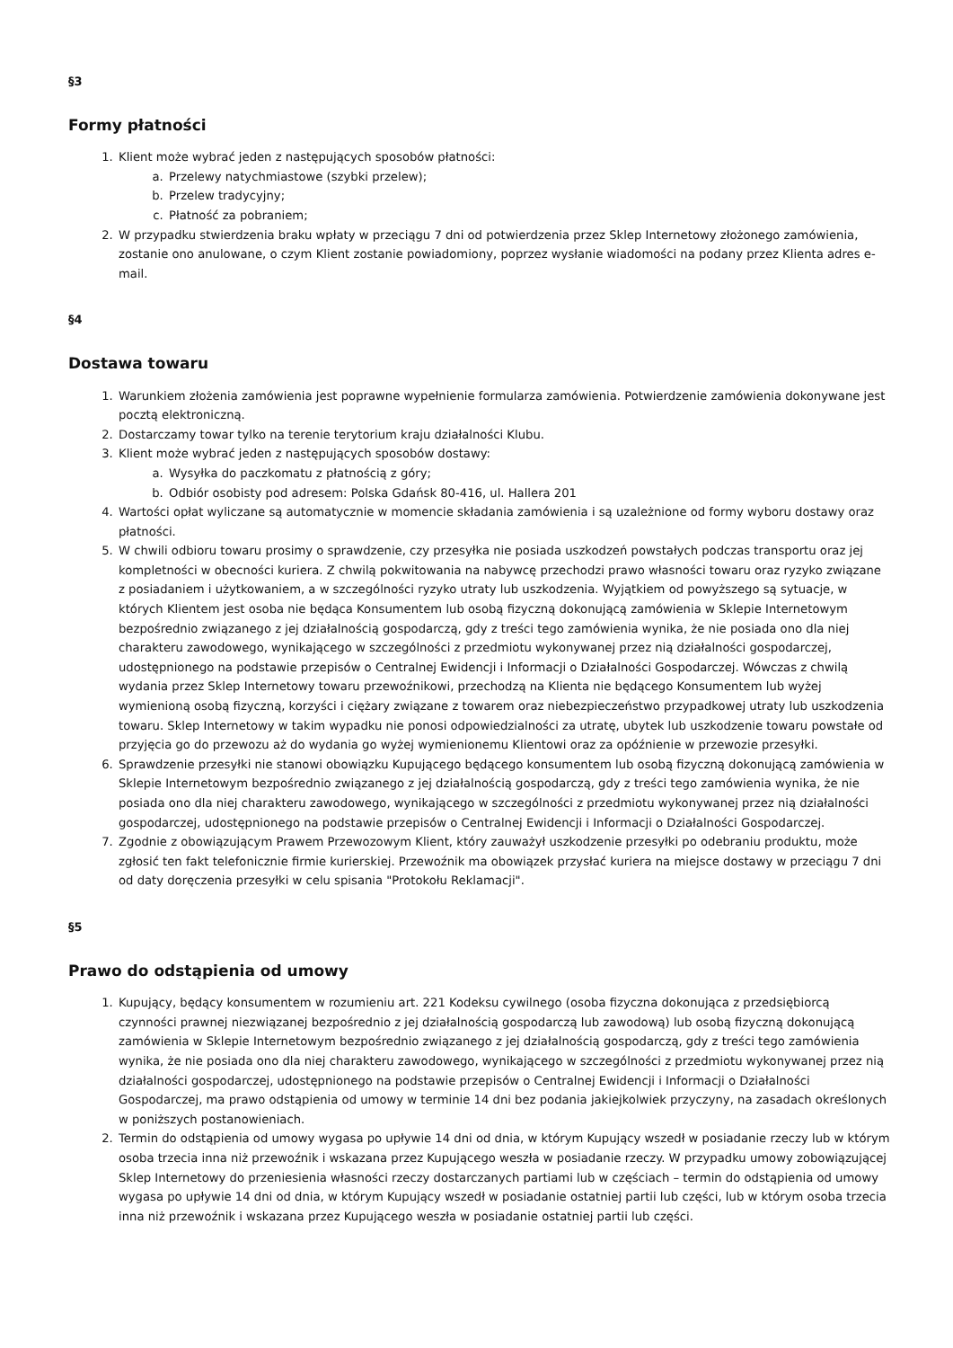§3
Formy płatności
1. Klient może wybrać jeden z następujących sposobów płatności:
a. Przelewy natychmiastowe (szybki przelew);
b. Przelew tradycyjny;
c. Płatność za pobraniem;
2. W przypadku stwierdzenia braku wpłaty w przeciągu 7 dni od potwierdzenia przez Sklep Internetowy złożonego zamówienia, zostanie ono anulowane, o czym Klient zostanie powiadomiony, poprzez wysłanie wiadomości na podany przez Klienta adres e-mail.
§4
Dostawa towaru
1. Warunkiem złożenia zamówienia jest poprawne wypełnienie formularza zamówienia. Potwierdzenie zamówienia dokonywane jest pocztą elektroniczną.
2. Dostarczamy towar tylko na terenie terytorium kraju działalności Klubu.
3. Klient może wybrać jeden z następujących sposobów dostawy:
a. Wysyłka do paczkomatu z płatnością z góry;
b. Odbiór osobisty pod adresem: Polska Gdańsk 80-416, ul. Hallera 201
4. Wartości opłat wyliczane są automatycznie w momencie składania zamówienia i są uzależnione od formy wyboru dostawy oraz płatności.
5. W chwili odbioru towaru prosimy o sprawdzenie, czy przesyłka nie posiada uszkodzeń powstałych podczas transportu oraz jej kompletności w obecności kuriera. Z chwilą pokwitowania na nabywcę przechodzi prawo własności towaru oraz ryzyko związane z posiadaniem i użytkowaniem, a w szczególności ryzyko utraty lub uszkodzenia. Wyjątkiem od powyższego są sytuacje, w których Klientem jest osoba nie będąca Konsumentem lub osobą fizyczną dokonującą zamówienia w Sklepie Internetowym bezpośrednio związanego z jej działalnością gospodarczą, gdy z treści tego zamówienia wynika, że nie posiada ono dla niej charakteru zawodowego, wynikającego w szczególności z przedmiotu wykonywanej przez nią działalności gospodarczej, udostępnionego na podstawie przepisów o Centralnej Ewidencji i Informacji o Działalności Gospodarczej. Wówczas z chwilą wydania przez Sklep Internetowy towaru przewoźnikowi, przechodzą na Klienta nie będącego Konsumentem lub wyżej wymienioną osobą fizyczną, korzyści i ciężary związane z towarem oraz niebezpieczeństwo przypadkowej utraty lub uszkodzenia towaru. Sklep Internetowy w takim wypadku nie ponosi odpowiedzialności za utratę, ubytek lub uszkodzenie towaru powstałe od przyjęcia go do przewozu aż do wydania go wyżej wymienionemu Klientowi oraz za opóźnienie w przewozie przesyłki.
6. Sprawdzenie przesyłki nie stanowi obowiązku Kupującego będącego konsumentem lub osobą fizyczną dokonującą zamówienia w Sklepie Internetowym bezpośrednio związanego z jej działalnością gospodarczą, gdy z treści tego zamówienia wynika, że nie posiada ono dla niej charakteru zawodowego, wynikającego w szczególności z przedmiotu wykonywanej przez nią działalności gospodarczej, udostępnionego na podstawie przepisów o Centralnej Ewidencji i Informacji o Działalności Gospodarczej.
7. Zgodnie z obowiązującym Prawem Przewozowym Klient, który zauważył uszkodzenie przesyłki po odebraniu produktu, może zgłosić ten fakt telefonicznie firmie kurierskiej. Przewoźnik ma obowiązek przysłać kuriera na miejsce dostawy w przeciągu 7 dni od daty doręczenia przesyłki w celu spisania "Protokołu Reklamacji".
§5
Prawo do odstąpienia od umowy
1. Kupujący, będący konsumentem w rozumieniu art. 221 Kodeksu cywilnego (osoba fizyczna dokonująca z przedsiębiorcą czynności prawnej niezwiązanej bezpośrednio z jej działalnością gospodarczą lub zawodową) lub osobą fizyczną dokonującą zamówienia w Sklepie Internetowym bezpośrednio związanego z jej działalnością gospodarczą, gdy z treści tego zamówienia wynika, że nie posiada ono dla niej charakteru zawodowego, wynikającego w szczególności z przedmiotu wykonywanej przez nią działalności gospodarczej, udostępnionego na podstawie przepisów o Centralnej Ewidencji i Informacji o Działalności Gospodarczej, ma prawo odstąpienia od umowy w terminie 14 dni bez podania jakiejkolwiek przyczyny, na zasadach określonych w poniższych postanowieniach.
2. Termin do odstąpienia od umowy wygasa po upływie 14 dni od dnia, w którym Kupujący wszedł w posiadanie rzeczy lub w którym osoba trzecia inna niż przewoźnik i wskazana przez Kupującego weszła w posiadanie rzeczy. W przypadku umowy zobowiązującej Sklep Internetowy do przeniesienia własności rzeczy dostarczanych partiami lub w częściach – termin do odstąpienia od umowy wygasa po upływie 14 dni od dnia, w którym Kupujący wszedł w posiadanie ostatniej partii lub części, lub w którym osoba trzecia inna niż przewoźnik i wskazana przez Kupującego weszła w posiadanie ostatniej partii lub części.